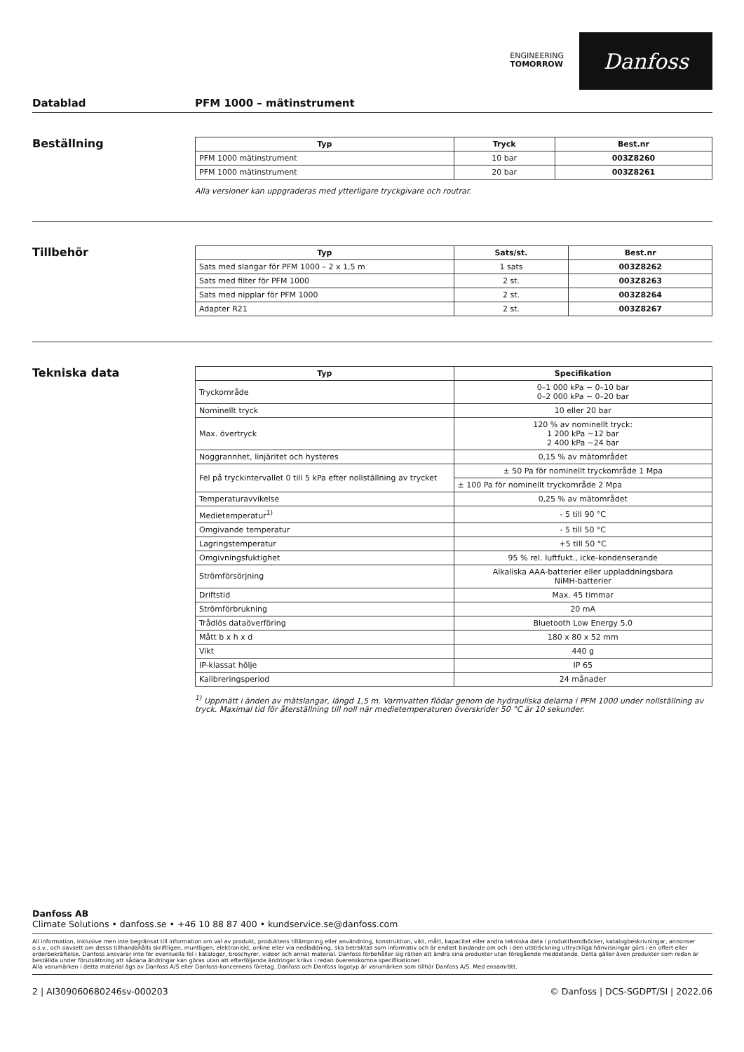ENGINEERING
TOMORROW
Danfoss
Datablad PFM 1000 – mätinstrument
Beställning
| Typ | Tryck | Best.nr |
| --- | --- | --- |
| PFM 1000 mätinstrument | 10 bar | 003Z8260 |
| PFM 1000 mätinstrument | 20 bar | 003Z8261 |
Alla versioner kan uppgraderas med ytterligare tryckgivare och routrar.
Tillbehör
| Typ | Sats/st. | Best.nr |
| --- | --- | --- |
| Sats med slangar för PFM 1000 – 2 x 1,5 m | 1 sats | 003Z8262 |
| Sats med filter för PFM 1000 | 2 st. | 003Z8263 |
| Sats med nipplar för PFM 1000 | 2 st. | 003Z8264 |
| Adapter R21 | 2 st. | 003Z8267 |
Tekniska data
| Typ | Specifikation |
| --- | --- |
| Tryckområde | 0–1 000 kPa ~ 0–10 bar 0–2 000 kPa ~ 0–20 bar |
| Nominellt tryck | 10 eller 20 bar |
| Max. övertryck | 120 % av nominellt tryck: 1 200 kPa ~12 bar 2 400 kPa ~24 bar |
| Noggrannhet, linjäritet och hysteres | 0,15 % av mätområdet |
| Fel på tryckintervallet 0 till 5 kPa efter nollställning av trycket | ± 50 Pa för nominellt tryckområde 1 Mpa |
| | ± 100 Pa för nominellt tryckområde 2 Mpa |
| Temperaturavvikelse | 0,25 % av mätområdet |
| Medietemperatur<sup>1)</sup> | - 5 till 90 °C |
| Omgivande temperatur | - 5 till 50 °C |
| Lagringstemperatur | +5 till 50 °C |
| Omgivningsfuktighet | 95 % rel. luftfukt., icke-kondenserande |
| Strömförsörjning | Alkaliska AAA-batterier eller uppladdningsbara NiMH-batterier |
| Driftstid | Max. 45 timmar |
| Strömförbrukning | 20 mA |
| Trådlös dataöverföring | Bluetooth Low Energy 5.0 |
| Mått b x h x d | 180 x 80 x 52 mm |
| Vikt | 440 g |
| IP-klassat hölje | IP 65 |
| Kalibreringsperiod | 24 månader |
<sup>1)</sup> Uppmätt i änden av mätslangar, längd 1,5 m. Varmvatten flödar genom de hydrauliska delarna i PFM 1000 under nollställning av tryck. Maximal tid för återställning till noll när medietemperaturen överskrider 50 °C är 10 sekunder.
Danfoss AB
Climate Solutions • danfoss.se • +46 10 88 87 400 • kundservice.se@danfoss.com
All information, inklusive men inte begränsat till information om val av produkt, produktens tillämpning eller användning, konstruktion, vikt, mått, kapacitet eller andra tekniska data i produkthandböcker, katalogbeskrivningar, annonser o.s.v., och oavsett om dessa tillhandahålls skriftligen, muntligen, elektroniskt, online eller via nedladdning, ska betraktas som informativ och är endast bindande om och i den utsträckning uttryckliga hänvisningar görs i en offert eller orderbekräftelse. Danfoss ansvarar inte för eventuella fel i kataloger, broschyrer, videor och annat material. Danfoss förbehåller sig rätten att ändra sina produkter utan föregående meddelande. Detta gäller även produkter som redan är beställda under förutsättning att sådana ändringar kan göras utan att efterföljande ändringar krävs i redan överenskomna specifikationer.
Alla varumärken i detta material ägs av Danfoss A/S eller Danfoss-koncernens företag. Danfoss och Danfoss logotyp är varumärken som tillhör Danfoss A/S. Med ensamrätt.
2 | AI309060680246sv-000203 © Danfoss | DCS-SGDPT/SI | 2022.06